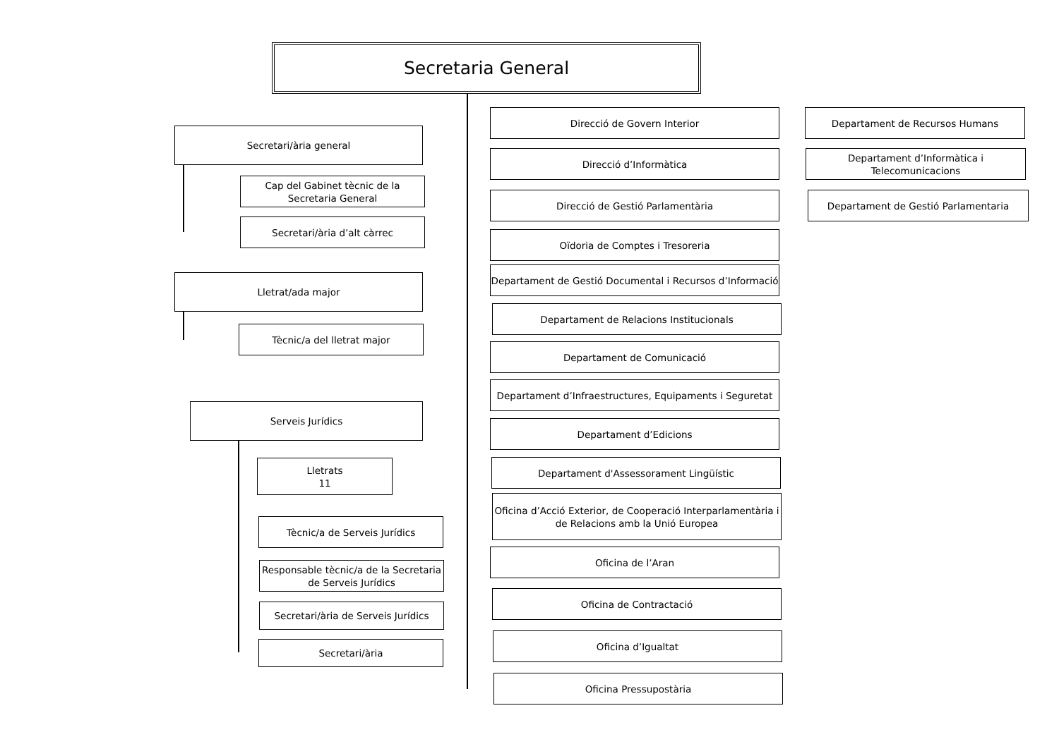Secretaria General
Secretari/ària general
Cap del Gabinet tècnic de la Secretaria General
Secretari/ària d’alt càrrec
Lletrat/ada major
Tècnic/a del lletrat major
Serveis Jurídics
Lletrats
11
Tècnic/a de Serveis Jurídics
Responsable tècnic/a de la Secretaria de Serveis Jurídics
Secretari/ària de Serveis Jurídics
Secretari/ària
Direcció de Govern Interior Departament de Recursos Humans
Direcció d’Informàtica
Departament d’Informàtica i Telecomunicacions
Direcció de Gestió Parlamentària Departament de Gestió Parlamentaria
Oïdoria de Comptes i Tresoreria
Departament de Gestió Documental i Recursos d’Informació
Departament de Relacions Institucionals
Departament de Comunicació
Departament d’Infraestructures, Equipaments i Seguretat
Departament d’Edicions
Departament d'Assessorament Lingüístic
Oficina d’Acció Exterior, de Cooperació Interparlamentària i de Relacions amb la Unió Europea
Oficina de l’Aran
Oficina de Contractació
Oficina d’Igualtat
Oficina Pressupostària